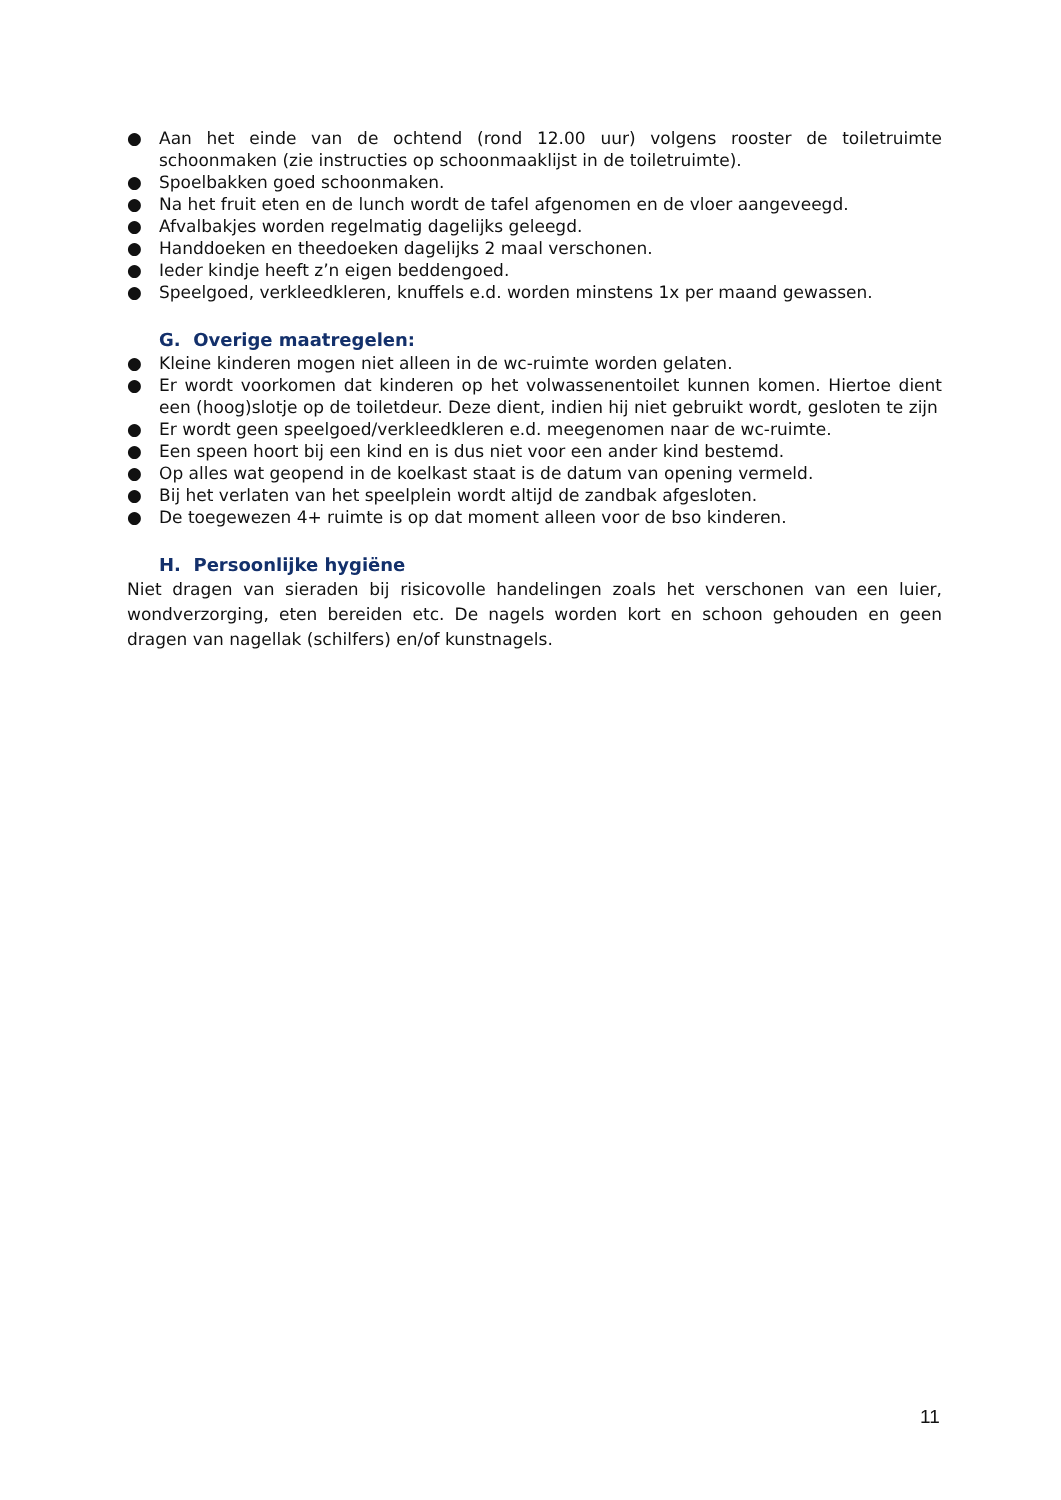● Aan het einde van de ochtend (rond 12.00 uur) volgens rooster de toiletruimte schoonmaken (zie instructies op schoonmaaklijst in de toiletruimte).
● Spoelbakken goed schoonmaken.
● Na het fruit eten en de lunch wordt de tafel afgenomen en de vloer aangeveegd.
● Afvalbakjes worden regelmatig dagelijks geleegd.
● Handdoeken en theedoeken dagelijks 2 maal verschonen.
● Ieder kindje heeft z’n eigen beddengoed.
● Speelgoed, verkleedkleren, knuffels e.d. worden minstens 1x per maand gewassen.
G. Overige maatregelen:
● Kleine kinderen mogen niet alleen in de wc-ruimte worden gelaten.
● Er wordt voorkomen dat kinderen op het volwassenentoilet kunnen komen. Hiertoe dient een (hoog)slotje op de toiletdeur. Deze dient, indien hij niet gebruikt wordt, gesloten te zijn
● Er wordt geen speelgoed/verkleedkleren e.d. meegenomen naar de wc-ruimte.
● Een speen hoort bij een kind en is dus niet voor een ander kind bestemd.
● Op alles wat geopend in de koelkast staat is de datum van opening vermeld.
● Bij het verlaten van het speelplein wordt altijd de zandbak afgesloten.
● De toegewezen 4+ ruimte is op dat moment alleen voor de bso kinderen.
H. Persoonlijke hygiëne
Niet dragen van sieraden bij risicovolle handelingen zoals het verschonen van een luier, wondverzorging, eten bereiden etc. De nagels worden kort en schoon gehouden en geen dragen van nagellak (schilfers) en/of kunstnagels.
11